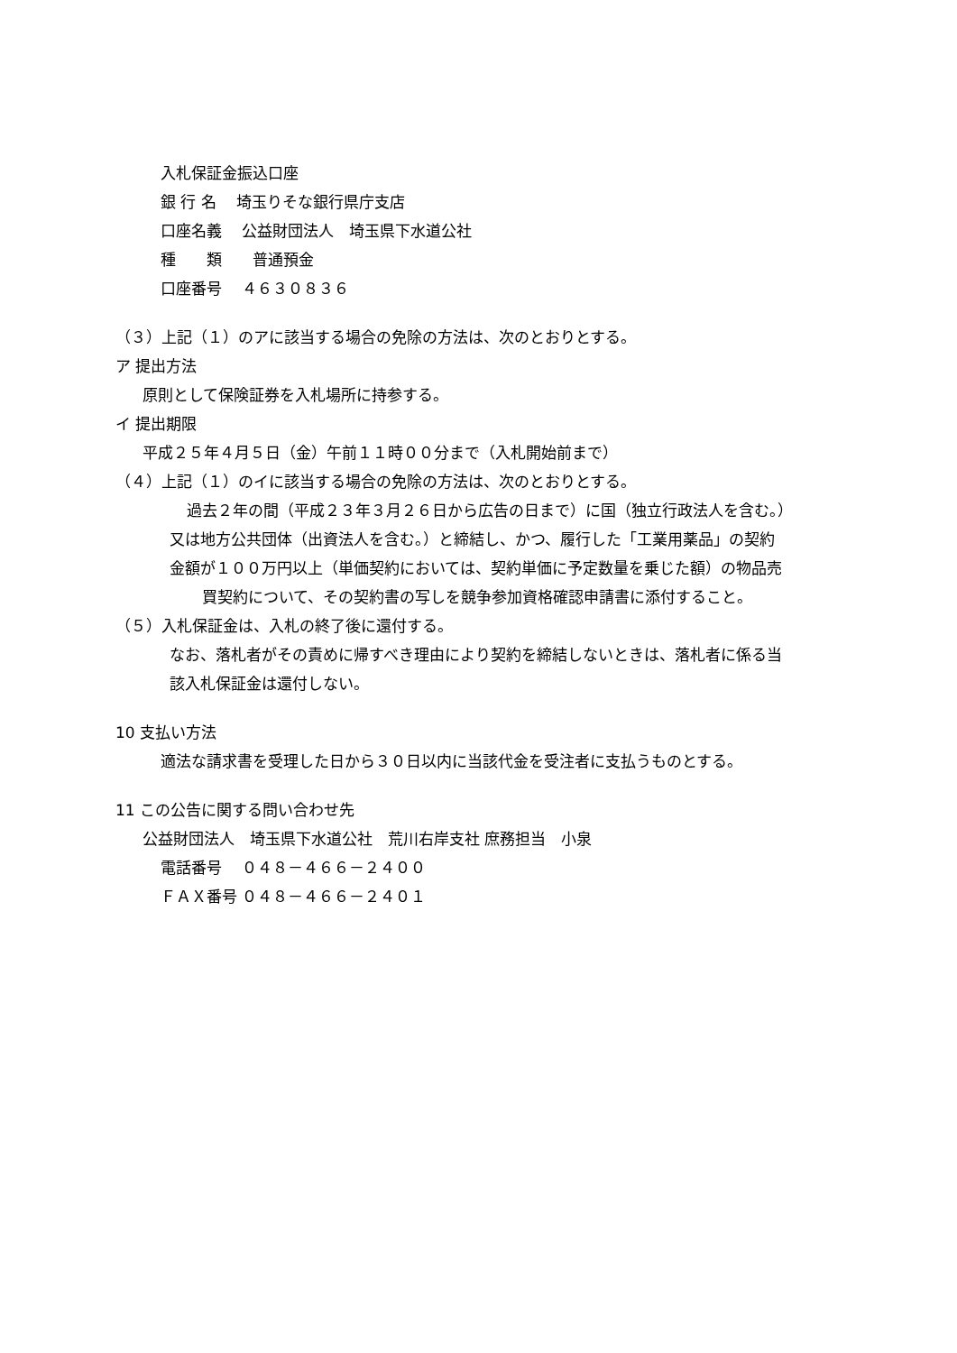入札保証金振込口座
銀 行 名　 埼玉りそな銀行県庁支店
口座名義　 公益財団法人　埼玉県下水道公社
種　　類　　普通預金
口座番号　 ４６３０８３６
（３）上記（１）のアに該当する場合の免除の方法は、次のとおりとする。
ア 提出方法
原則として保険証券を入札場所に持参する。
イ 提出期限
平成２５年４月５日（金）午前１１時００分まで（入札開始前まで）
（４）上記（１）のイに該当する場合の免除の方法は、次のとおりとする。
過去２年の間（平成２３年３月２６日から広告の日まで）に国（独立行政法人を含む。）
又は地方公共団体（出資法人を含む。）と締結し、かつ、履行した「工業用薬品」の契約
金額が１００万円以上（単価契約においては、契約単価に予定数量を乗じた額）の物品売
買契約について、その契約書の写しを競争参加資格確認申請書に添付すること。
（５）入札保証金は、入札の終了後に還付する。
なお、落札者がその責めに帰すべき理由により契約を締結しないときは、落札者に係る当
該入札保証金は還付しない。
10 支払い方法
適法な請求書を受理した日から３０日以内に当該代金を受注者に支払うものとする。
11 この公告に関する問い合わせ先
公益財団法人　埼玉県下水道公社　荒川右岸支社 庶務担当　小泉
電話番号　 ０４８－４６６－２４００
ＦＡＸ番号 ０４８－４６６－２４０１